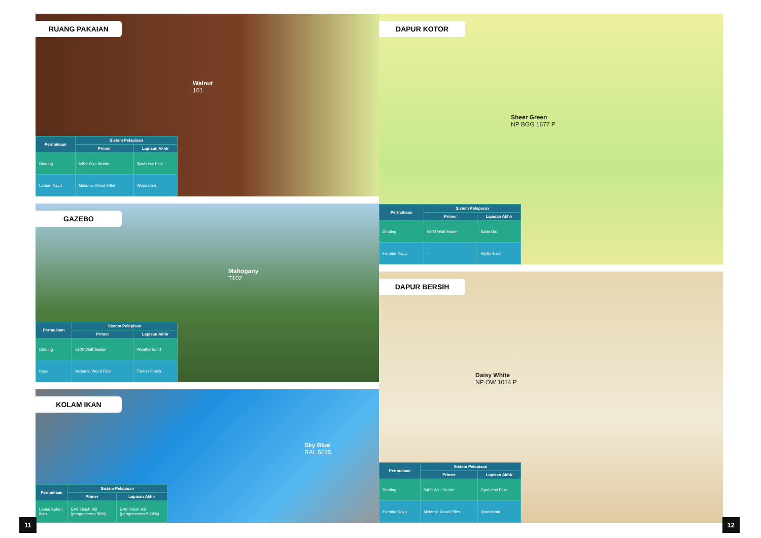RUANG PAKAIAN
Walnut
101
| Permukaan | Sistem Pelapisan | |
| --- | --- | --- |
| | Primer | Lapisan Akhir |
| Dinding | 5400 Wall Sealer | Spot-less Plus |
| Lomari Kayu | Melamic Wood Filler | Woodstain |
GAZEBO
Mahogany
T102
| Permukaan | Sistem Pelapisan | |
| --- | --- | --- |
| | Primer | Lapisan Akhir |
| Dinding | 5100 Wall Sealer | Weatherbond |
| Kayu | Melamic Wood Filler | Timber Finish |
KOLAM IKAN
Sky Blue
RAL 5015
| Permukaan | Sistem Pelapisan | |
| --- | --- | --- |
| | Primer | Lapisan Akhir |
| Lantai Kolam Ikan | EA9 Finish HB (pengenceran 50%) | EA9 Finish HB (pengenceran 5-10%) |
DAPUR KOTOR
Sheer Green
NP BGG 1677 P
| Permukaan | Sistem Pelapisan | |
| --- | --- | --- |
| | Primer | Lapisan Akhir |
| Dinding | 5400 Wall Sealer | Satin Glo |
| Furnitur Kayu | - | Hydro-Fast |
DAPUR BERSIH
Daisy White
NP OW 1014 P
| Permukaan | Sistem Pelapisan | |
| --- | --- | --- |
| | Primer | Lapisan Akhir |
| Dinding | 5400 Wall Sealer | Spot-less Plus |
| Furnitur Kayu | Melamic Wood Filler | Woodstain |
11 12